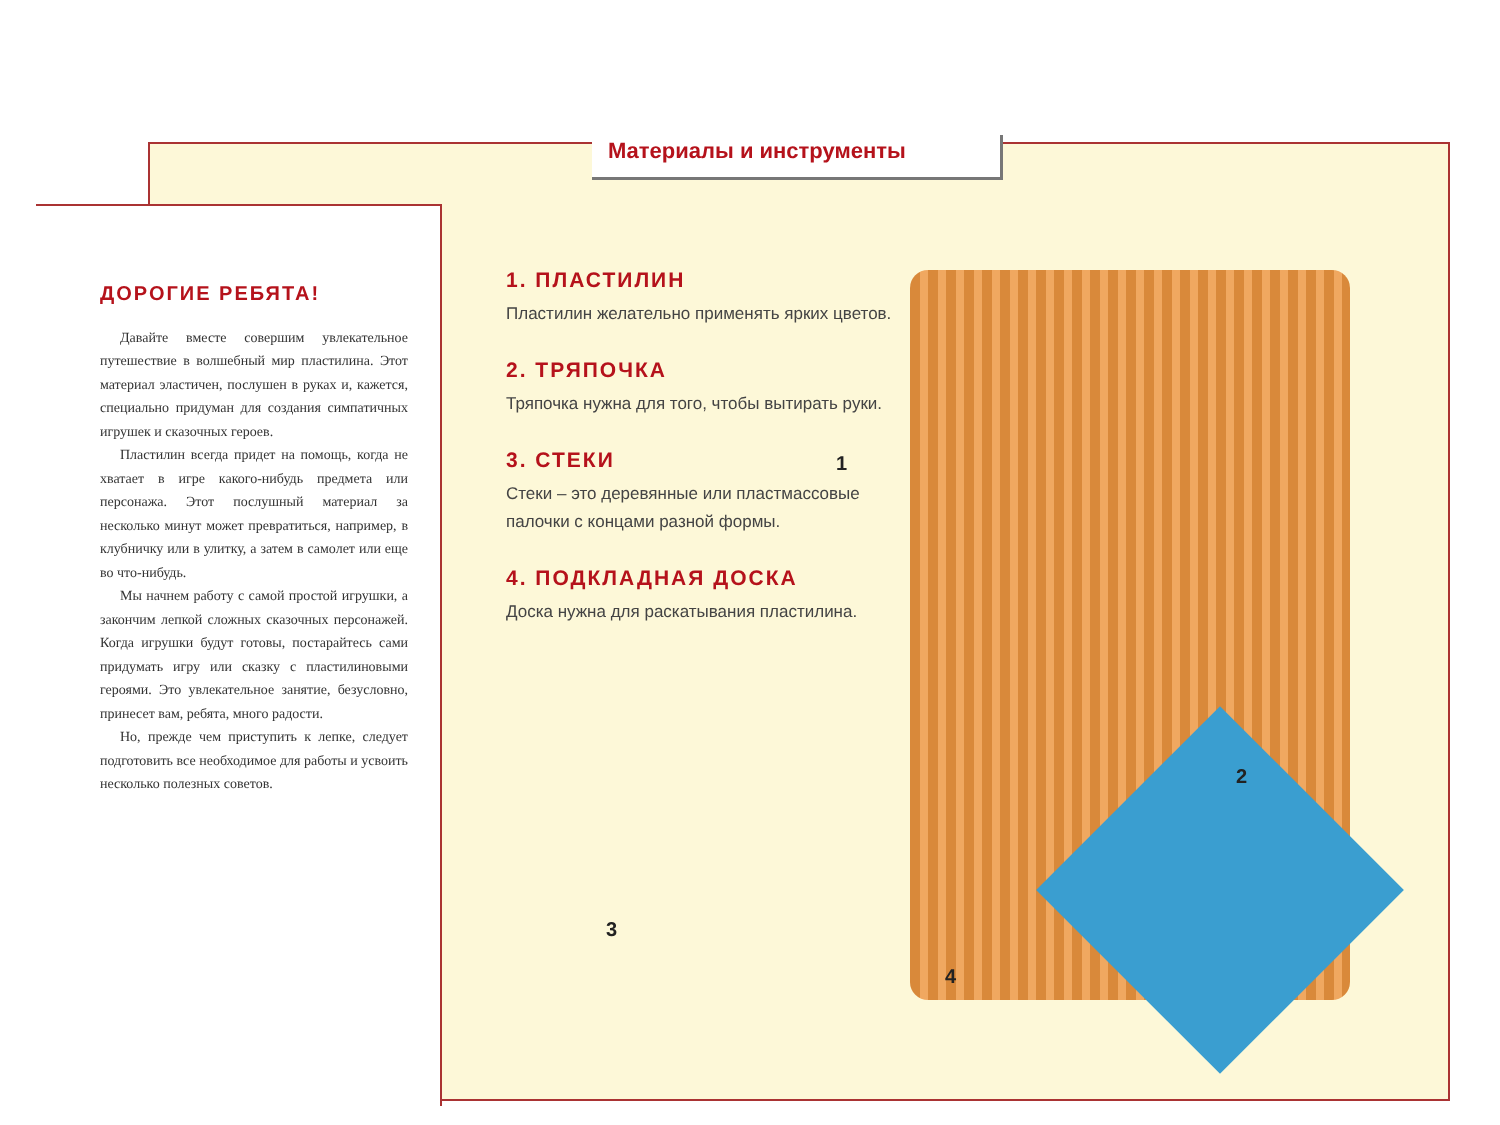Материалы и инструменты
ДОРОГИЕ РЕБЯТА!
Давайте вместе совершим увлекательное путешествие в волшебный мир пластилина. Этот материал эластичен, послушен в руках и, кажется, специально придуман для создания симпатичных игрушек и сказочных героев.
Пластилин всегда придет на помощь, когда не хватает в игре какого-нибудь предмета или персонажа. Этот послушный материал за несколько минут может превратиться, например, в клубничку или в улитку, а затем в самолет или еще во что-нибудь.
Мы начнем работу с самой простой игрушки, а закончим лепкой сложных сказочных персонажей. Когда игрушки будут готовы, постарайтесь сами придумать игру или сказку с пластилиновыми героями. Это увлекательное занятие, безусловно, принесет вам, ребята, много радости.
Но, прежде чем приступить к лепке, следует подготовить все необходимое для работы и усвоить несколько полезных советов.
1. ПЛАСТИЛИН
Пластилин желательно применять ярких цветов.
2. ТРЯПОЧКА
Тряпочка нужна для того, чтобы вытирать руки.
3. СТЕКИ
Стеки – это деревянные или пластмассовые палочки с концами разной формы.
4. ПОДКЛАДНАЯ ДОСКА
Доска нужна для раскатывания пластилина.
1
2
3
4